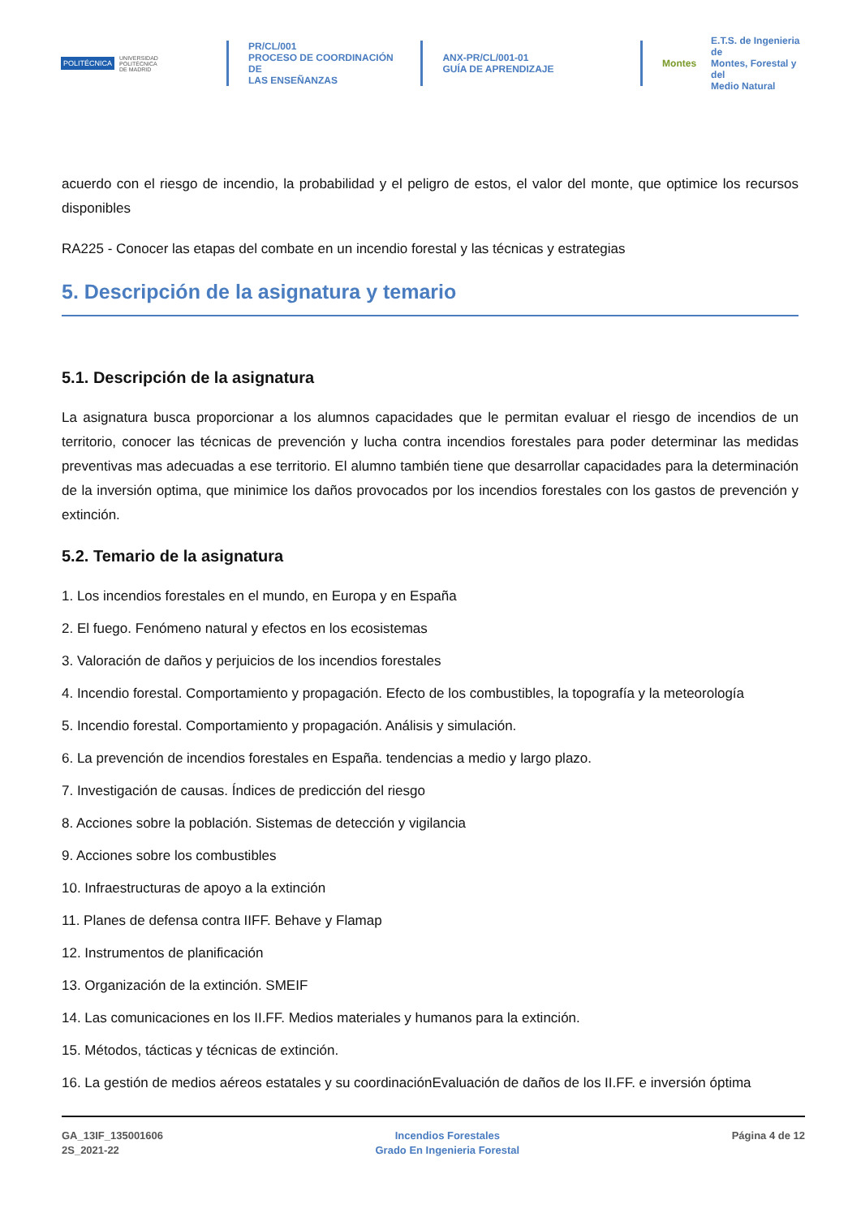POLITÉCNICA
UNIVERSIDAD
POLITÉCNICA
DE MADRID
PR/CL/001
PROCESO DE COORDINACIÓN DE
LAS ENSEÑANZAS
ANX-PR/CL/001-01
GUÍA DE APRENDIZAJE
Montes E.T.S. de Ingenieria de
Montes, Forestal y del
Medio Natural
acuerdo con el riesgo de incendio, la probabilidad y el peligro de estos, el valor del monte, que optimice los recursos disponibles
RA225 - Conocer las etapas del combate en un incendio forestal y las técnicas y estrategias
5. Descripción de la asignatura y temario
5.1. Descripción de la asignatura
La asignatura busca proporcionar a los alumnos capacidades que le permitan evaluar el riesgo de incendios de un territorio, conocer las técnicas de prevención y lucha contra incendios forestales para poder determinar las medidas preventivas mas adecuadas a ese territorio. El alumno también tiene que desarrollar capacidades para la determinación de la inversión optima, que minimice los daños provocados por los incendios forestales con los gastos de prevención y extinción.
5.2. Temario de la asignatura
1. Los incendios forestales en el mundo, en Europa y en España
2. El fuego. Fenómeno natural y efectos en los ecosistemas
3. Valoración de daños y perjuicios de los incendios forestales
4. Incendio forestal. Comportamiento y propagación. Efecto de los combustibles, la topografía y la meteorología
5. Incendio forestal. Comportamiento y propagación. Análisis y simulación.
6. La prevención de incendios forestales en España. tendencias a medio y largo plazo.
7. Investigación de causas. Índices de predicción del riesgo
8. Acciones sobre la población. Sistemas de detección y vigilancia
9. Acciones sobre los combustibles
10. Infraestructuras de apoyo a la extinción
11. Planes de defensa contra IIFF. Behave y Flamap
12. Instrumentos de planificación
13. Organización de la extinción. SMEIF
14. Las comunicaciones en los II.FF. Medios materiales y humanos para la extinción.
15. Métodos, tácticas y técnicas de extinción.
16. La gestión de medios aéreos estatales y su coordinaciónEvaluación de daños de los II.FF. e inversión óptima
GA_13IF_135001606
2S_2021-22
Incendios Forestales
Grado En Ingenieria Forestal
Página 4 de 12